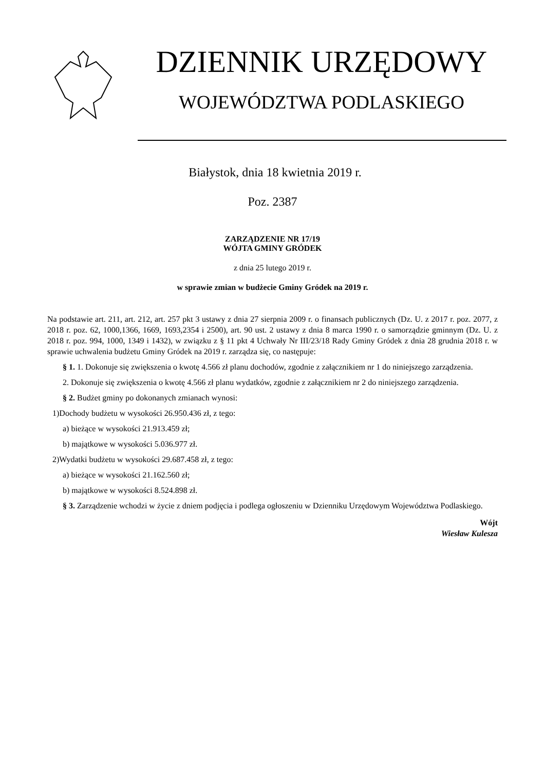DZIENNIK URZĘDOWY
WOJEWÓDZTWA PODLASKIEGO
Białystok, dnia 18 kwietnia 2019 r.
Poz. 2387
ZARZĄDZENIE NR 17/19
WÓJTA GMINY GRÓDEK
z dnia 25 lutego 2019 r.
w sprawie zmian w budżecie Gminy Gródek na 2019 r.
Na podstawie art. 211, art. 212, art. 257 pkt 3 ustawy z dnia 27 sierpnia 2009 r. o finansach publicznych (Dz. U. z 2017 r. poz. 2077, z 2018 r. poz. 62, 1000,1366, 1669, 1693,2354 i 2500), art. 90 ust. 2 ustawy z dnia 8 marca 1990 r. o samorządzie gminnym (Dz. U. z 2018 r. poz. 994, 1000, 1349 i 1432), w związku z § 11 pkt 4 Uchwały Nr III/23/18 Rady Gminy Gródek z dnia 28 grudnia 2018 r. w sprawie uchwalenia budżetu Gminy Gródek na 2019 r. zarządza się, co następuje:
§ 1. 1. Dokonuje się zwiększenia o kwotę 4.566 zł planu dochodów, zgodnie z załącznikiem nr 1 do niniejszego zarządzenia.
2. Dokonuje się zwiększenia o kwotę 4.566 zł planu wydatków, zgodnie z załącznikiem nr 2 do niniejszego zarządzenia.
§ 2. Budżet gminy po dokonanych zmianach wynosi:
1)Dochody budżetu w wysokości 26.950.436 zł, z tego:
a) bieżące w wysokości 21.913.459 zł;
b) majątkowe w wysokości 5.036.977 zł.
2)Wydatki budżetu w wysokości 29.687.458 zł, z tego:
a) bieżące w wysokości 21.162.560 zł;
b) majątkowe w wysokości 8.524.898 zł.
§ 3. Zarządzenie wchodzi w życie z dniem podjęcia i podlega ogłoszeniu w Dzienniku Urzędowym Województwa Podlaskiego.
Wójt
Wiesław Kulesza